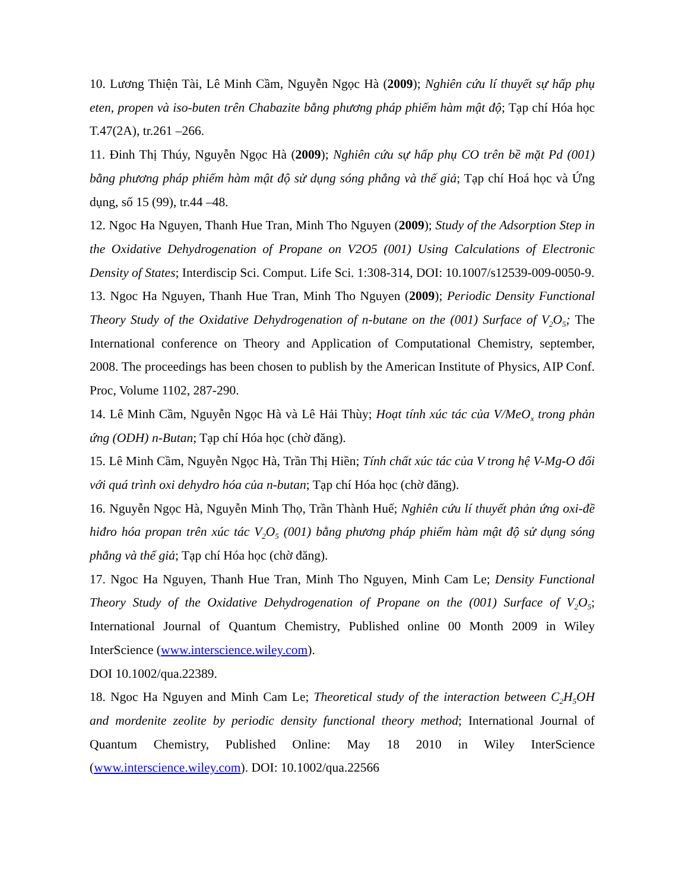10. Lương Thiện Tài, Lê Minh Cầm, Nguyễn Ngọc Hà (2009); Nghiên cứu lí thuyết sự hấp phụ eten, propen và iso-buten trên Chabazite bằng phương pháp phiếm hàm mật độ; Tạp chí Hóa học T.47(2A), tr.261 –266.
11. Đinh Thị Thúy, Nguyễn Ngọc Hà (2009); Nghiên cứu sự hấp phụ CO trên bề mặt Pd (001) bằng phương pháp phiếm hàm mật độ sử dụng sóng phẳng và thế giả; Tạp chí Hoá học và Ứng dụng, số 15 (99), tr.44 –48.
12. Ngoc Ha Nguyen, Thanh Hue Tran, Minh Tho Nguyen (2009); Study of the Adsorption Step in the Oxidative Dehydrogenation of Propane on V2O5 (001) Using Calculations of Electronic Density of States; Interdiscip Sci. Comput. Life Sci. 1:308-314, DOI: 10.1007/s12539-009-0050-9.
13. Ngoc Ha Nguyen, Thanh Hue Tran, Minh Tho Nguyen (2009); Periodic Density Functional Theory Study of the Oxidative Dehydrogenation of n-butane on the (001) Surface of V<sub>2</sub>O<sub>5</sub>; The International conference on Theory and Application of Computational Chemistry, september, 2008. The proceedings has been chosen to publish by the American Institute of Physics, AIP Conf. Proc, Volume 1102, 287-290.
14. Lê Minh Cầm, Nguyễn Ngọc Hà và Lê Hải Thùy; Hoạt tính xúc tác của V/MeO<sub>x</sub> trong phản ứng (ODH) n-Butan; Tạp chí Hóa học (chờ đăng).
15. Lê Minh Cầm, Nguyễn Ngọc Hà, Trần Thị Hiền; Tính chất xúc tác của V trong hệ V-Mg-O đối với quá trình oxi dehydro hóa của n-butan; Tạp chí Hóa học (chờ đăng).
16. Nguyễn Ngọc Hà, Nguyễn Minh Thọ, Trần Thành Huế; Nghiên cứu lí thuyết phản ứng oxi-đề hiđro hóa propan trên xúc tác V<sub>2</sub>O<sub>5</sub> (001) bằng phương pháp phiếm hàm mật độ sử dụng sóng phẳng và thế giả; Tạp chí Hóa học (chờ đăng).
17. Ngoc Ha Nguyen, Thanh Hue Tran, Minh Tho Nguyen, Minh Cam Le; Density Functional Theory Study of the Oxidative Dehydrogenation of Propane on the (001) Surface of V<sub>2</sub>O<sub>5</sub>; International Journal of Quantum Chemistry, Published online 00 Month 2009 in Wiley InterScience (www.interscience.wiley.com).
DOI 10.1002/qua.22389.
18. Ngoc Ha Nguyen and Minh Cam Le; Theoretical study of the interaction between C<sub>2</sub>H<sub>5</sub>OH and mordenite zeolite by periodic density functional theory method; International Journal of Quantum Chemistry, Published Online: May 18 2010 in Wiley InterScience (www.interscience.wiley.com). DOI: 10.1002/qua.22566